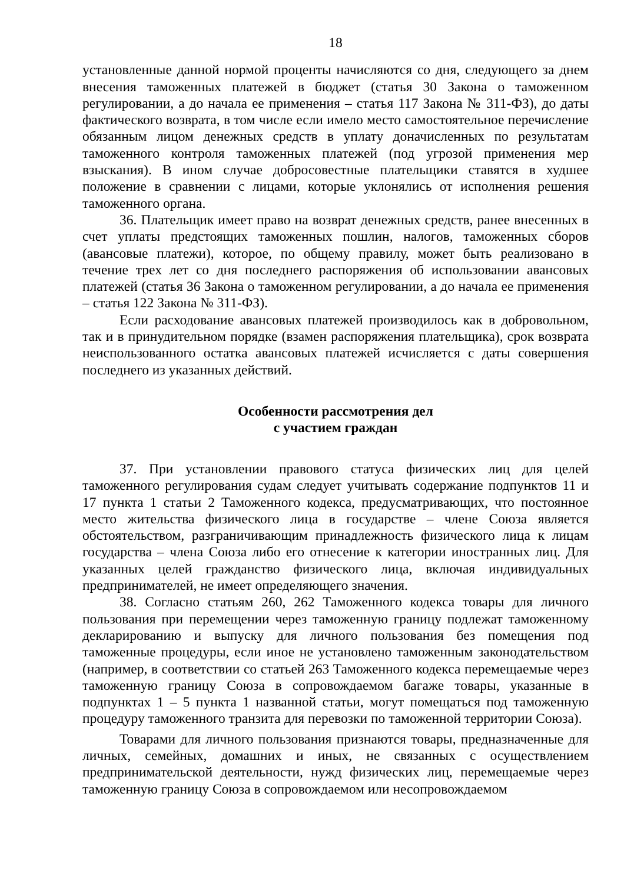18
установленные данной нормой проценты начисляются со дня, следующего за днем внесения таможенных платежей в бюджет (статья 30 Закона о таможенном регулировании, а до начала ее применения – статья 117 Закона № 311-ФЗ), до даты фактического возврата, в том числе если имело место самостоятельное перечисление обязанным лицом денежных средств в уплату доначисленных по результатам таможенного контроля таможенных платежей (под угрозой применения мер взыскания). В ином случае добросовестные плательщики ставятся в худшее положение в сравнении с лицами, которые уклонялись от исполнения решения таможенного органа.
36. Плательщик имеет право на возврат денежных средств, ранее внесенных в счет уплаты предстоящих таможенных пошлин, налогов, таможенных сборов (авансовые платежи), которое, по общему правилу, может быть реализовано в течение трех лет со дня последнего распоряжения об использовании авансовых платежей (статья 36 Закона о таможенном регулировании, а до начала ее применения – статья 122 Закона № 311-ФЗ).
Если расходование авансовых платежей производилось как в добровольном, так и в принудительном порядке (взамен распоряжения плательщика), срок возврата неиспользованного остатка авансовых платежей исчисляется с даты совершения последнего из указанных действий.
Особенности рассмотрения дел
с участием граждан
37. При установлении правового статуса физических лиц для целей таможенного регулирования судам следует учитывать содержание подпунктов 11 и 17 пункта 1 статьи 2 Таможенного кодекса, предусматривающих, что постоянное место жительства физического лица в государстве – члене Союза является обстоятельством, разграничивающим принадлежность физического лица к лицам государства – члена Союза либо его отнесение к категории иностранных лиц. Для указанных целей гражданство физического лица, включая индивидуальных предпринимателей, не имеет определяющего значения.
38. Согласно статьям 260, 262 Таможенного кодекса товары для личного пользования при перемещении через таможенную границу подлежат таможенному декларированию и выпуску для личного пользования без помещения под таможенные процедуры, если иное не установлено таможенным законодательством (например, в соответствии со статьей 263 Таможенного кодекса перемещаемые через таможенную границу Союза в сопровождаемом багаже товары, указанные в подпунктах 1 – 5 пункта 1 названной статьи, могут помещаться под таможенную процедуру таможенного транзита для перевозки по таможенной территории Союза).
Товарами для личного пользования признаются товары, предназначенные для личных, семейных, домашних и иных, не связанных с осуществлением предпринимательской деятельности, нужд физических лиц, перемещаемые через таможенную границу Союза в сопровождаемом или несопровождаемом